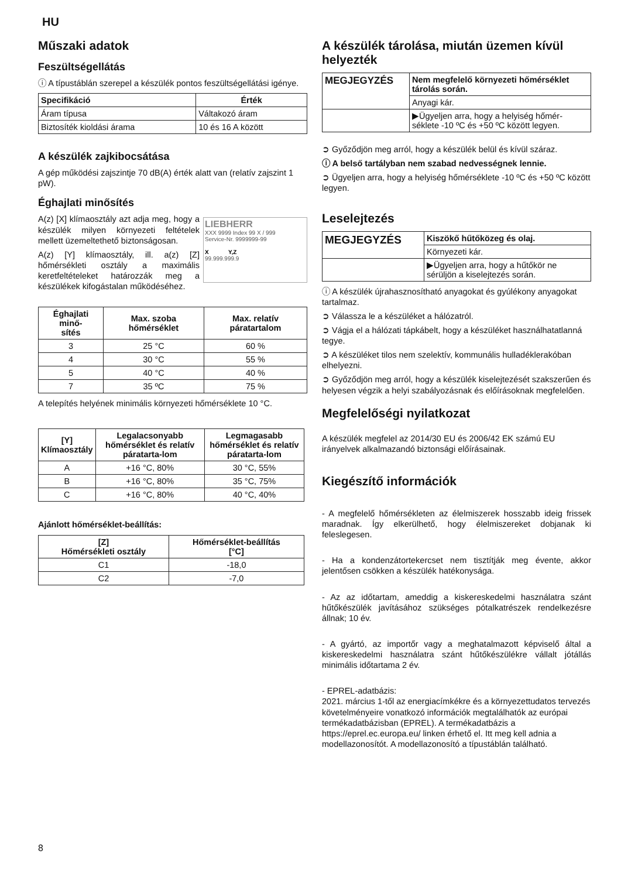HU
Műszaki adatok
Feszültségellátás
ⓘ A típustáblán szerepel a készülék pontos feszültségellátási igénye.
| Specifikáció | Érték |
| --- | --- |
| Áram típusa | Váltakozó áram |
| Biztosíték kioldási árama | 10 és 16 A között |
A készülék zajkibocsátása
A gép működési zajszintje 70 dB(A) érték alatt van (relatív zajszint 1 pW).
Éghajlati minősítés
LIEBHERR
XXX 9999 Index 99 X / 999
Service-Nr. 9999999-99
X Y,Z
99.999.999.9
A(z) [X] klímaosztály azt adja meg, hogy a készülék milyen környezeti feltételek mellett üzemeltethető biztonságosan.
A(z) [Y] klímaosztály, ill. a(z) [Z] hőmérsékleti osztály a maximális keretfeltételeket határozzák meg a készülékek kifogástalan működéséhez.
| Éghajlati minő- sítés | Max. szoba hőmérséklet | Max. relatív páratartalom |
| --- | --- | --- |
| 3 | 25 °C | 60 % |
| 4 | 30 °C | 55 % |
| 5 | 40 °C | 40 % |
| 7 | 35 ºC | 75 % |
A telepítés helyének minimális környezeti hőmérséklete 10 °C.
| [Y] Klímaosztály | Legalacsonyabb hőmérséklet és relatív páratarta-lom | Legmagasabb hőmérséklet és relatív páratarta-lom |
| --- | --- | --- |
| A | +16 °C, 80% | 30 °C, 55% |
| B | +16 °C, 80% | 35 °C, 75% |
| C | +16 °C, 80% | 40 °C, 40% |
Ajánlott hőmérséklet-beállítás:
| [Z] Hőmérsékleti osztály | Hőmérséklet-beállítás [°C] |
| --- | --- |
| C1 | -18,0 |
| C2 | -7,0 |
A készülék tárolása, miután üzemen kívül helyezték
| MEGJEGYZÉS | Nem megfelelő környezeti hőmérséklet tárolás során. |
| | Anyagi kár. |
| | ▶Ügyeljen arra, hogy a helyiség hőmér-séklete -10 ºC és +50 ºC között legyen. |
➲ Győződjön meg arról, hogy a készülék belül és kívül száraz.
ⓘ A belső tartályban nem szabad nedvességnek lennie.
➲ Ügyeljen arra, hogy a helyiség hőmérséklete -10 ºC és +50 ºC között legyen.
Leselejtezés
| MEGJEGYZÉS | Kiszökő hűtőközeg és olaj. |
| | Környezeti kár. |
| | ▶Ügyeljen arra, hogy a hűtőkör ne sérüljön a kiselejtezés során. |
ⓘ A készülék újrahasznosítható anyagokat és gyúlékony anyagokat tartalmaz.
➲ Válassza le a készüléket a hálózatról.
➲ Vágja el a hálózati tápkábelt, hogy a készüléket használhatatlanná tegye.
➲ A készüléket tilos nem szelektív, kommunális hulladéklerakóban elhelyezni.
➲ Győződjön meg arról, hogy a készülék kiselejtezését szakszerűen és helyesen végzik a helyi szabályozásnak és előírásoknak megfelelően.
Megfelelőségi nyilatkozat
A készülék megfelel az 2014/30 EU és 2006/42 EK számú EU irányelvek alkalmazandó biztonsági előírásainak.
Kiegészítő információk
- A megfelelő hőmérsékleten az élelmiszerek hosszabb ideig frissek maradnak. Így elkerülhető, hogy élelmiszereket dobjanak ki feleslegesen.
- Ha a kondenzátortekercset nem tisztítják meg évente, akkor jelentősen csökken a készülék hatékonysága.
- Az az időtartam, ameddig a kiskereskedelmi használatra szánt hűtőkészülék javításához szükséges pótalkatrészek rendelkezésre állnak; 10 év.
- A gyártó, az importőr vagy a meghatalmazott képviselő által a kiskereskedelmi használatra szánt hűtőkészülékre vállalt jótállás minimális időtartama 2 év.
- EPREL-adatbázis:
2021. március 1-től az energiacímkékre és a környezettudatos tervezés követelményeire vonatkozó információk megtalálhatók az európai termékadatbázisban (EPREL). A termékadatbázis a https://eprel.ec.europa.eu/ linken érhető el. Itt meg kell adnia a modellazonosítót. A modellazonosító a típustáblán található.
8